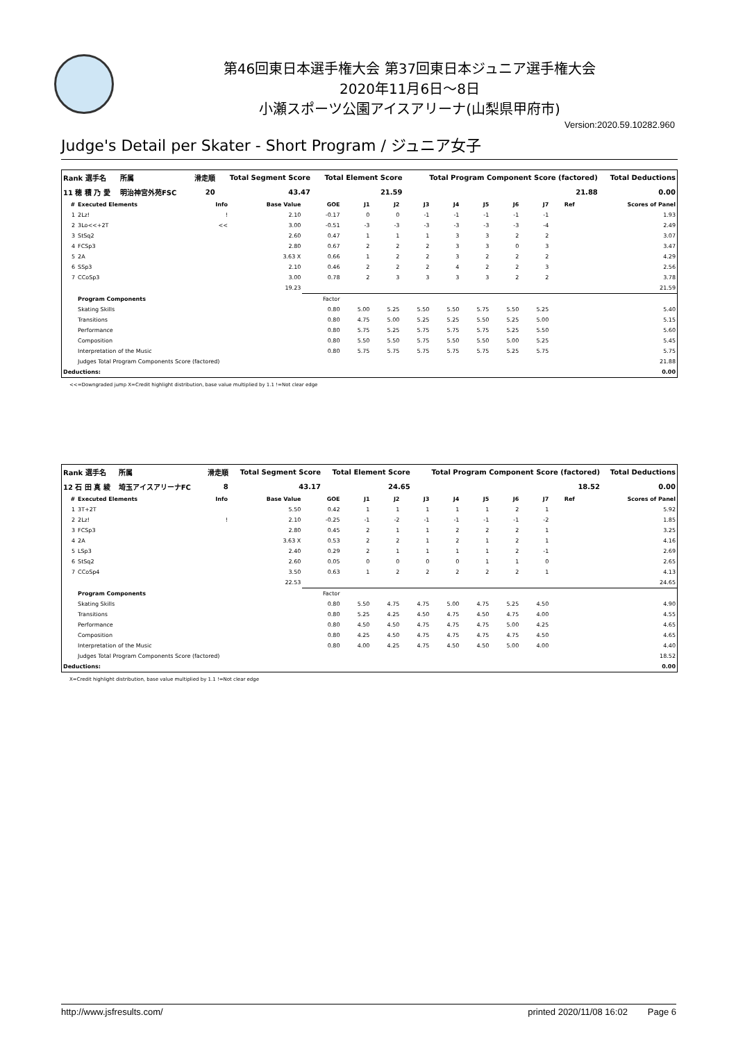第46回東日本選手権大会 第37回東日本ジュニア選手権大会
2020年11月6日〜8日
小瀬スポーツ公園アイスアリーナ(山梨県甲府市)
Version:2020.59.10282.960
Judge's Detail per Skater - Short Program / ジュニア女子
| Rank 選手名 | 所属 | | 滑走順 | Total Segment Score | Total Element Score | Total Program Component Score (factored) | Total Deductions |
| --- | --- | --- | --- | --- | --- | --- | --- |
| 11 穂 積 乃 愛 | 明治神宮外苑FSC | | 20 | 43.47 | 21.59 | 21.88 | 0.00 |
| # | Executed Elements | Info | Base Value | GOE | J1 | J2 | J3 | J4 | J5 | J6 | J7 | Ref | Scores of Panel |
| --- | --- | --- | --- | --- | --- | --- | --- | --- | --- | --- | --- | --- | --- |
| 1 | 2Lz! | ! | 2.10 | -0.17 | 0 | 0 | -1 | -1 | -1 | -1 | -1 | | 1.93 |
| 2 | 3Lo<<+2T | << | 3.00 | -0.51 | -3 | -3 | -3 | -3 | -3 | -3 | -4 | | 2.49 |
| 3 | StSq2 | | 2.60 | 0.47 | 1 | 1 | 1 | 3 | 3 | 2 | 2 | | 3.07 |
| 4 | FCSp3 | | 2.80 | 0.67 | 2 | 2 | 2 | 3 | 3 | 0 | 3 | | 3.47 |
| 5 | 2A | | 3.63 X | 0.66 | 1 | 2 | 2 | 3 | 2 | 2 | 2 | | 4.29 |
| 6 | SSp3 | | 2.10 | 0.46 | 2 | 2 | 2 | 4 | 2 | 2 | 3 | | 2.56 |
| 7 | CCoSp3 | | 3.00 | 0.78 | 2 | 3 | 3 | 3 | 3 | 2 | 2 | | 3.78 |
| | | | 19.23 | | | | | | | | | | 21.59 |
| | Program Components | | | Factor | | | | | | | | | |
| | Skating Skills | | | 0.80 | 5.00 | 5.25 | 5.50 | 5.50 | 5.75 | 5.50 | 5.25 | | 5.40 |
| | Transitions | | | 0.80 | 4.75 | 5.00 | 5.25 | 5.25 | 5.50 | 5.25 | 5.00 | | 5.15 |
| | Performance | | | 0.80 | 5.75 | 5.25 | 5.75 | 5.75 | 5.75 | 5.25 | 5.50 | | 5.60 |
| | Composition | | | 0.80 | 5.50 | 5.50 | 5.75 | 5.50 | 5.50 | 5.00 | 5.25 | | 5.45 |
| | Interpretation of the Music | | | 0.80 | 5.75 | 5.75 | 5.75 | 5.75 | 5.75 | 5.25 | 5.75 | | 5.75 |
| | Judges Total Program Components Score (factored) | | | | | | | | | | | | 21.88 |
| Deductions: | | | | | | | | | | | | | 0.00 |
<<=Downgraded jump X=Credit highlight distribution, base value multiplied by 1.1 !=Not clear edge
| Rank 選手名 | 所属 | | 滑走順 | Total Segment Score | Total Element Score | Total Program Component Score (factored) | Total Deductions |
| --- | --- | --- | --- | --- | --- | --- | --- |
| 12 石 田 真 綾 | 埼玉アイスアリーナFC | | 8 | 43.17 | 24.65 | 18.52 | 0.00 |
| # | Executed Elements | Info | Base Value | GOE | J1 | J2 | J3 | J4 | J5 | J6 | J7 | Ref | Scores of Panel |
| --- | --- | --- | --- | --- | --- | --- | --- | --- | --- | --- | --- | --- | --- |
| 1 | 3T+2T | | 5.50 | 0.42 | 1 | 1 | 1 | 1 | 1 | 2 | 1 | | 5.92 |
| 2 | 2Lz! | ! | 2.10 | -0.25 | -1 | -2 | -1 | -1 | -1 | -1 | -2 | | 1.85 |
| 3 | FCSp3 | | 2.80 | 0.45 | 2 | 1 | 1 | 2 | 2 | 2 | 1 | | 3.25 |
| 4 | 2A | | 3.63 X | 0.53 | 2 | 2 | 1 | 2 | 1 | 2 | 1 | | 4.16 |
| 5 | LSp3 | | 2.40 | 0.29 | 2 | 1 | 1 | 1 | 1 | 2 | -1 | | 2.69 |
| 6 | StSq2 | | 2.60 | 0.05 | 0 | 0 | 0 | 0 | 1 | 1 | 0 | | 2.65 |
| 7 | CCoSp4 | | 3.50 | 0.63 | 1 | 2 | 2 | 2 | 2 | 2 | 1 | | 4.13 |
| | | | 22.53 | | | | | | | | | | 24.65 |
| | Program Components | | | Factor | | | | | | | | | |
| | Skating Skills | | | 0.80 | 5.50 | 4.75 | 4.75 | 5.00 | 4.75 | 5.25 | 4.50 | | 4.90 |
| | Transitions | | | 0.80 | 5.25 | 4.25 | 4.50 | 4.75 | 4.50 | 4.75 | 4.00 | | 4.55 |
| | Performance | | | 0.80 | 4.50 | 4.50 | 4.75 | 4.75 | 4.75 | 5.00 | 4.25 | | 4.65 |
| | Composition | | | 0.80 | 4.25 | 4.50 | 4.75 | 4.75 | 4.75 | 4.75 | 4.50 | | 4.65 |
| | Interpretation of the Music | | | 0.80 | 4.00 | 4.25 | 4.75 | 4.50 | 4.50 | 5.00 | 4.00 | | 4.40 |
| | Judges Total Program Components Score (factored) | | | | | | | | | | | | 18.52 |
| Deductions: | | | | | | | | | | | | | 0.00 |
X=Credit highlight distribution, base value multiplied by 1.1 !=Not clear edge
http://www.jsfresults.com/ printed 2020/11/08 16:02 Page 6